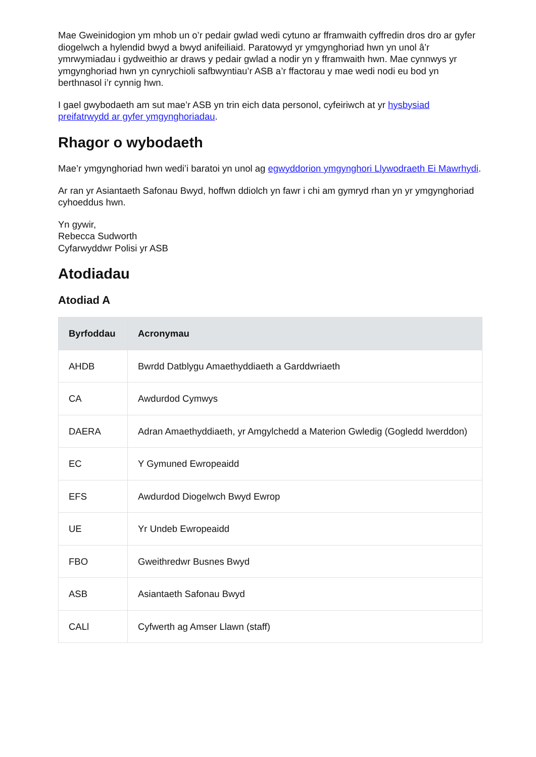Mae Gweinidogion ym mhob un o’r pedair gwlad wedi cytuno ar fframwaith cyffredin dros dro ar gyfer diogelwch a hylendid bwyd a bwyd anifeiliaid. Paratowyd yr ymgynghoriad hwn yn unol â’r ymrwymiadau i gydweithio ar draws y pedair gwlad a nodir yn y fframwaith hwn. Mae cynnwys yr ymgynghoriad hwn yn cynrychioli safbwyntiau’r ASB a’r ffactorau y mae wedi nodi eu bod yn berthnasol i’r cynnig hwn.
I gael gwybodaeth am sut mae’r ASB yn trin eich data personol, cyfeiriwch at yr hysbysiad preifatrwydd ar gyfer ymgynghoriadau.
Rhagor o wybodaeth
Mae’r ymgynghoriad hwn wedi’i baratoi yn unol ag egwyddorion ymgynghori Llywodraeth Ei Mawrhydi.
Ar ran yr Asiantaeth Safonau Bwyd, hoffwn ddiolch yn fawr i chi am gymryd rhan yn yr ymgynghoriad cyhoeddus hwn.
Yn gywir,
Rebecca Sudworth
Cyfarwyddwr Polisi yr ASB
Atodiadau
Atodiad A
| Byrfoddau | Acronymau |
| --- | --- |
| AHDB | Bwrdd Datblygu Amaethyddiaeth a Garddwriaeth |
| CA | Awdurdod Cymwys |
| DAERA | Adran Amaethyddiaeth, yr Amgylchedd a Materion Gwledig (Gogledd Iwerddon) |
| EC | Y Gymuned Ewropeaidd |
| EFS | Awdurdod Diogelwch Bwyd Ewrop |
| UE | Yr Undeb Ewropeaidd |
| FBO | Gweithredwr Busnes Bwyd |
| ASB | Asiantaeth Safonau Bwyd |
| CALl | Cyfwerth ag Amser Llawn (staff) |